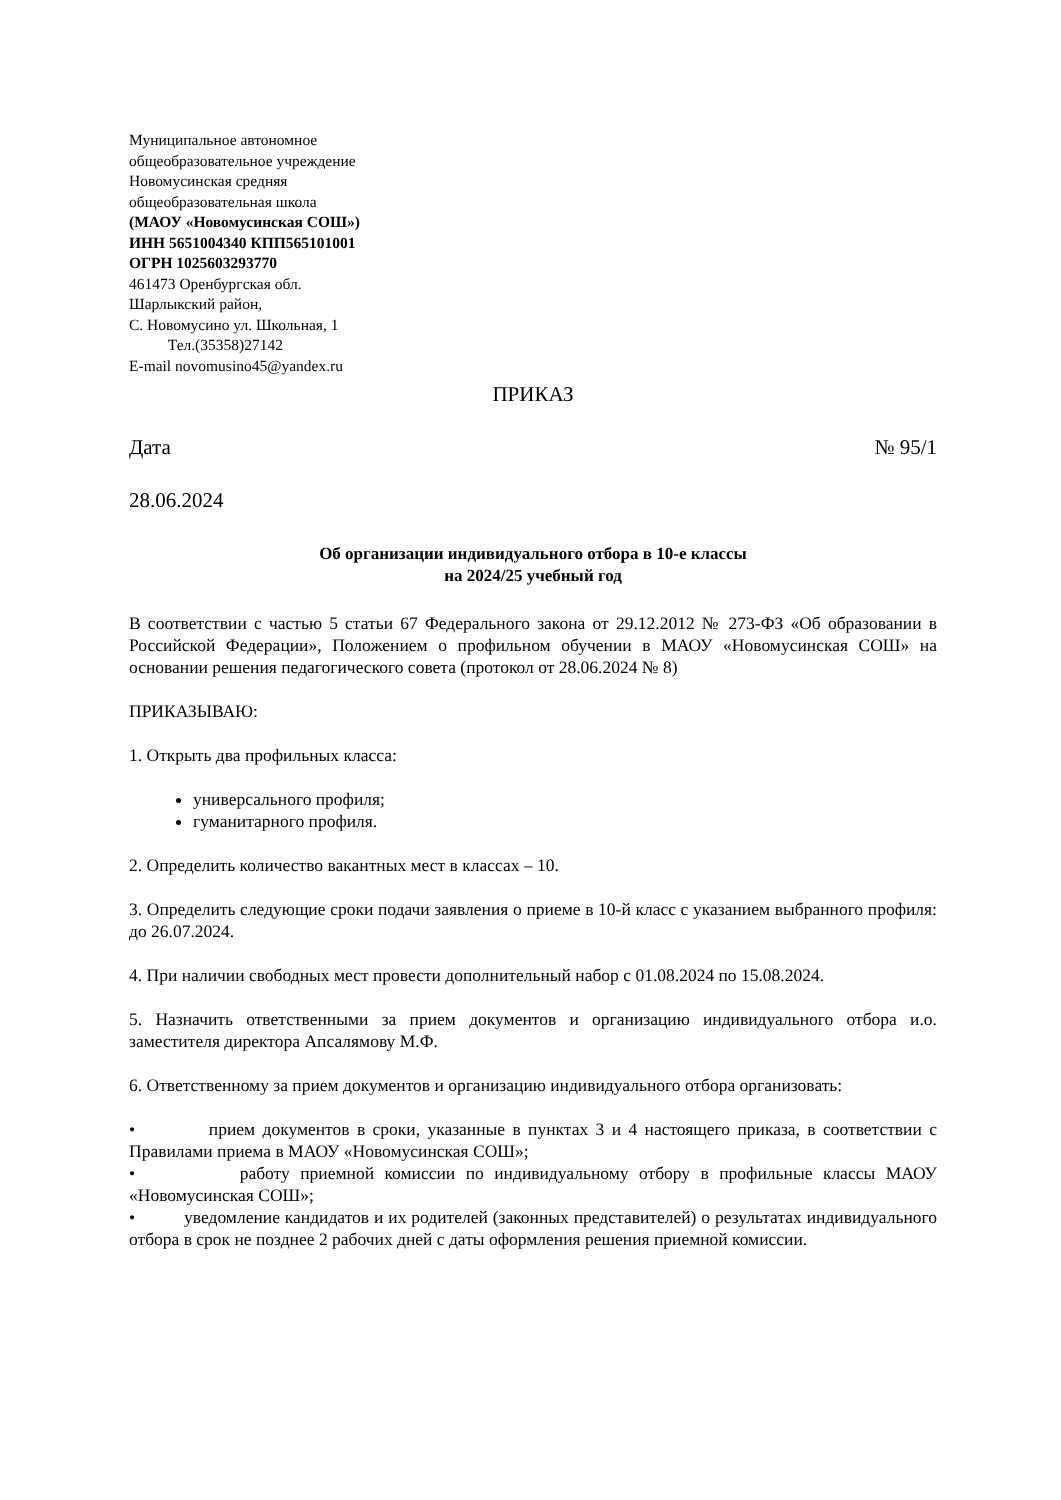Муниципальное автономное
общеобразовательное учреждение
Новомусинская средняя
общеобразовательная школа
(МАОУ «Новомусинская СОШ»)
ИНН 5651004340 КПП565101001
ОГРН 1025603293770
461473 Оренбургская обл.
Шарлыкский район,
С. Новомусино ул. Школьная, 1
Тел.(35358)27142
E-mail novomusino45@yandex.ru
ПРИКАЗ
Дата № 95/1
28.06.2024
Об организации индивидуального отбора в 10-е классы
на 2024/25 учебный год
В соответствии с частью 5 статьи 67 Федерального закона от 29.12.2012 № 273-ФЗ «Об образовании в Российской Федерации», Положением о профильном обучении в МАОУ «Новомусинская СОШ» на основании решения педагогического совета (протокол от 28.06.2024 № 8)
ПРИКАЗЫВАЮ:
1. Открыть два профильных класса:
универсального профиля;
гуманитарного профиля.
2. Определить количество вакантных мест в классах – 10.
3. Определить следующие сроки подачи заявления о приеме в 10-й класс с указанием выбранного профиля: до 26.07.2024.
4. При наличии свободных мест провести дополнительный набор с 01.08.2024 по 15.08.2024.
5. Назначить ответственными за прием документов и организацию индивидуального отбора и.о. заместителя директора Апсалямову М.Ф.
6. Ответственному за прием документов и организацию индивидуального отбора организовать:
• прием документов в сроки, указанные в пунктах 3 и 4 настоящего приказа, в соответствии с Правилами приема в МАОУ «Новомусинская СОШ»;
• работу приемной комиссии по индивидуальному отбору в профильные классы МАОУ «Новомусинская СОШ»;
• уведомление кандидатов и их родителей (законных представителей) о результатах индивидуального отбора в срок не позднее 2 рабочих дней с даты оформления решения приемной комиссии.